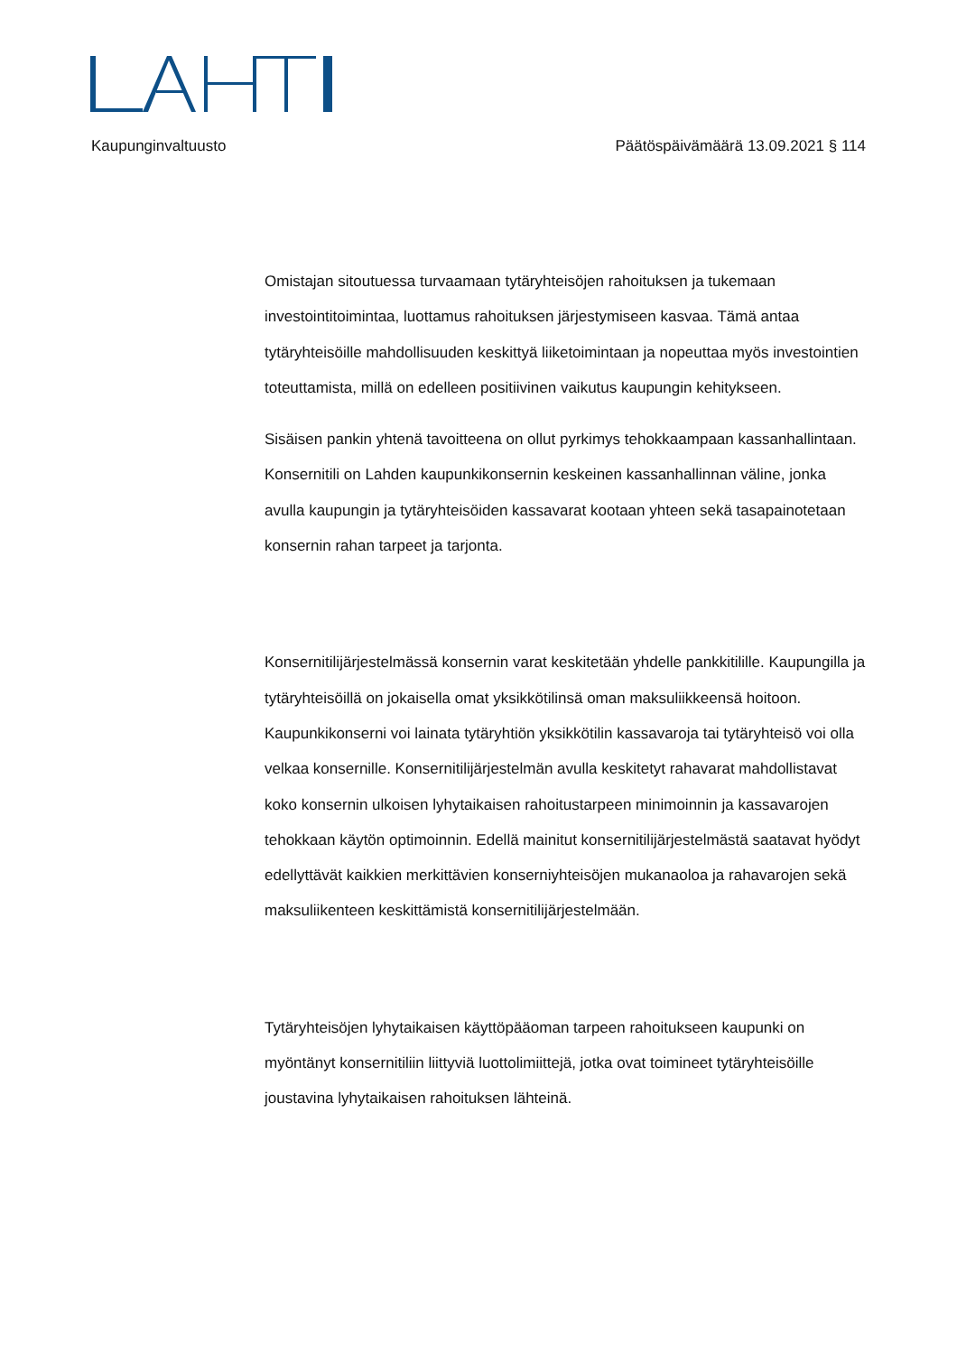Kaupunginvaltuusto Päätöspäivämäärä 13.09.2021 § 114
Omistajan sitoutuessa turvaamaan tytäryhteisöjen rahoituksen ja tukemaan investointitoimintaa, luottamus rahoituksen järjestymiseen kasvaa. Tämä antaa tytäryhteisöille mahdollisuuden keskittyä liiketoimintaan ja nopeuttaa myös investointien toteuttamista, millä on edelleen positiivinen vaikutus kaupungin kehitykseen.
Sisäisen pankin yhtenä tavoitteena on ollut pyrkimys tehokkaampaan kassanhallintaan. Konsernitili on Lahden kaupunkikonsernin keskeinen kassanhallinnan väline, jonka avulla kaupungin ja tytäryhteisöiden kassavarat kootaan yhteen sekä tasapainotetaan konsernin rahan tarpeet ja tarjonta.
Konsernitilijärjestelmässä konsernin varat keskitetään yhdelle pankkitilille. Kaupungilla ja tytäryhteisöillä on jokaisella omat yksikkötilinsä oman maksuliikkeensä hoitoon. Kaupunkikonserni voi lainata tytäryhtiön yksikkötilin kassavaroja tai tytäryhteisö voi olla velkaa konsernille. Konsernitilijärjestelmän avulla keskitetyt rahavarat mahdollistavat koko konsernin ulkoisen lyhytaikaisen rahoitustarpeen minimoinnin ja kassavarojen tehokkaan käytön optimoinnin. Edellä mainitut konsernitilijärjestelmästä saatavat hyödyt edellyttävät kaikkien merkittävien konserniyhteisöjen mukanaoloa ja rahavarojen sekä maksuliikenteen keskittämistä konsernitilijärjestelmään.
Tytäryhteisöjen lyhytaikaisen käyttöpääoman tarpeen rahoitukseen kaupunki on myöntänyt konsernitiliin liittyviä luottolimiittejä, jotka ovat toimineet tytäryhteisöille joustavina lyhytaikaisen rahoituksen lähteinä.